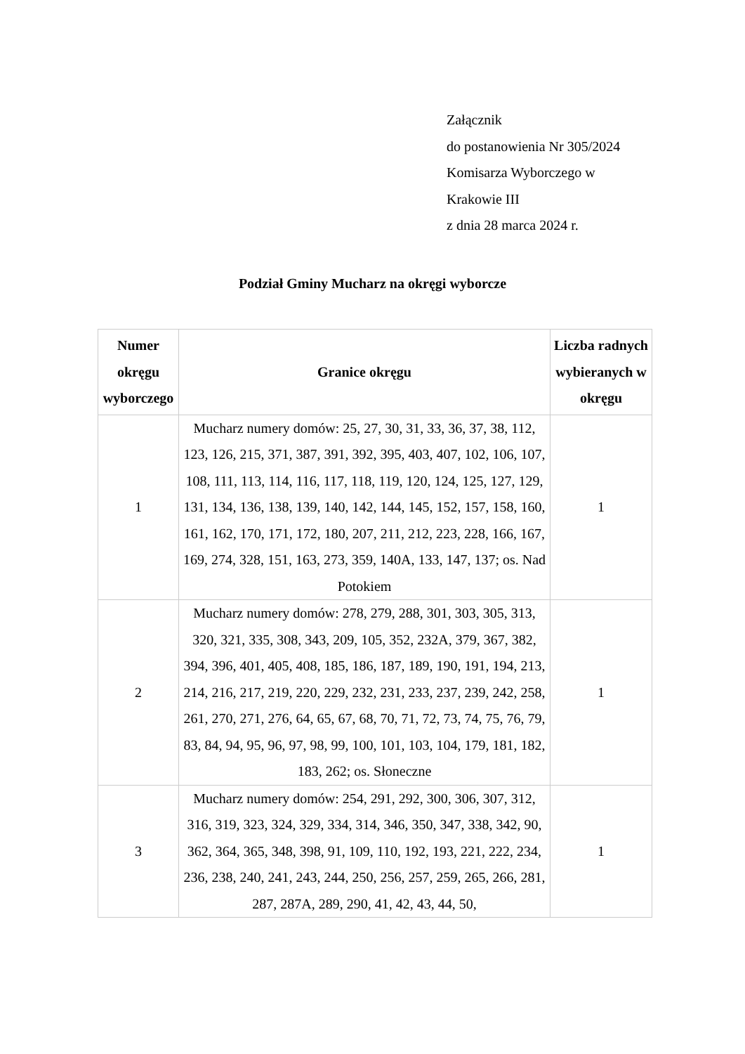Załącznik
do postanowienia Nr 305/2024
Komisarza Wyborczego w
Krakowie III
z dnia 28 marca 2024 r.
Podział Gminy Mucharz na okręgi wyborcze
| Numer okręgu wyborczego | Granice okręgu | Liczba radnych wybieranych w okręgu |
| --- | --- | --- |
| 1 | Mucharz numery domów: 25, 27, 30, 31, 33, 36, 37, 38, 112, 123, 126, 215, 371, 387, 391, 392, 395, 403, 407, 102, 106, 107, 108, 111, 113, 114, 116, 117, 118, 119, 120, 124, 125, 127, 129, 131, 134, 136, 138, 139, 140, 142, 144, 145, 152, 157, 158, 160, 161, 162, 170, 171, 172, 180, 207, 211, 212, 223, 228, 166, 167, 169, 274, 328, 151, 163, 273, 359, 140A, 133, 147, 137; os. Nad Potokiem | 1 |
| 2 | Mucharz numery domów: 278, 279, 288, 301, 303, 305, 313, 320, 321, 335, 308, 343, 209, 105, 352, 232A, 379, 367, 382, 394, 396, 401, 405, 408, 185, 186, 187, 189, 190, 191, 194, 213, 214, 216, 217, 219, 220, 229, 232, 231, 233, 237, 239, 242, 258, 261, 270, 271, 276, 64, 65, 67, 68, 70, 71, 72, 73, 74, 75, 76, 79, 83, 84, 94, 95, 96, 97, 98, 99, 100, 101, 103, 104, 179, 181, 182, 183, 262; os. Słoneczne | 1 |
| 3 | Mucharz numery domów: 254, 291, 292, 300, 306, 307, 312, 316, 319, 323, 324, 329, 334, 314, 346, 350, 347, 338, 342, 90, 362, 364, 365, 348, 398, 91, 109, 110, 192, 193, 221, 222, 234, 236, 238, 240, 241, 243, 244, 250, 256, 257, 259, 265, 266, 281, 287, 287A, 289, 290, 41, 42, 43, 44, 50, | 1 |